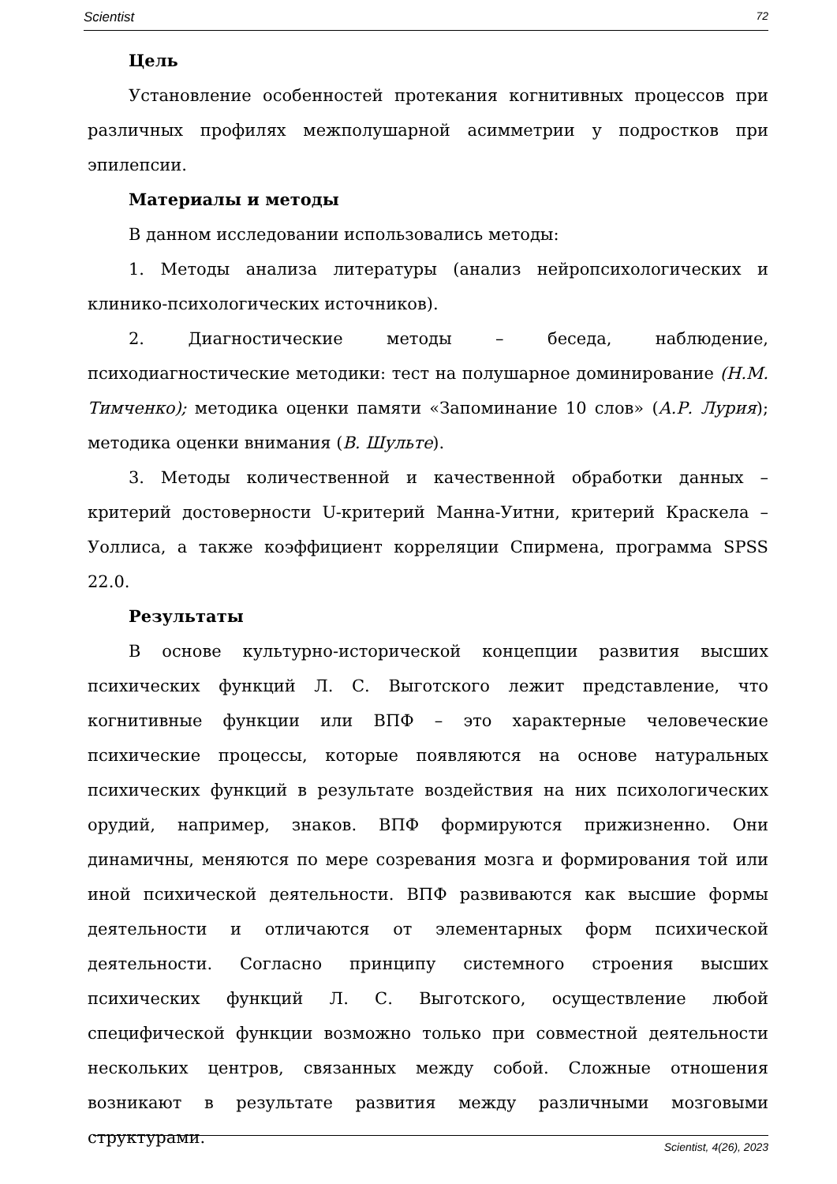Scientist 72
Цель
Установление особенностей протекания когнитивных процессов при различных профилях межполушарной асимметрии у подростков при эпилепсии.
Материалы и методы
В данном исследовании использовались методы:
1. Методы анализа литературы (анализ нейропсихологических и клинико-психологических источников).
2. Диагностические методы – беседа, наблюдение, психодиагностические методики: тест на полушарное доминирование (Н.М. Тимченко); методика оценки памяти «Запоминание 10 слов» (А.Р. Лурия); методика оценки внимания (В. Шульте).
3. Методы количественной и качественной обработки данных – критерий достоверности U-критерий Манна-Уитни, критерий Краскела – Уоллиса, а также коэффициент корреляции Спирмена, программа SPSS 22.0.
Результаты
В основе культурно-исторической концепции развития высших психических функций Л. С. Выготского лежит представление, что когнитивные функции или ВПФ – это характерные человеческие психические процессы, которые появляются на основе натуральных психических функций в результате воздействия на них психологических орудий, например, знаков. ВПФ формируются прижизненно. Они динамичны, меняются по мере созревания мозга и формирования той или иной психической деятельности. ВПФ развиваются как высшие формы деятельности и отличаются от элементарных форм психической деятельности. Согласно принципу системного строения высших психических функций Л. С. Выготского, осуществление любой специфической функции возможно только при совместной деятельности нескольких центров, связанных между собой. Сложные отношения возникают в результате развития между различными мозговыми структурами.
Scientist, 4(26), 2023